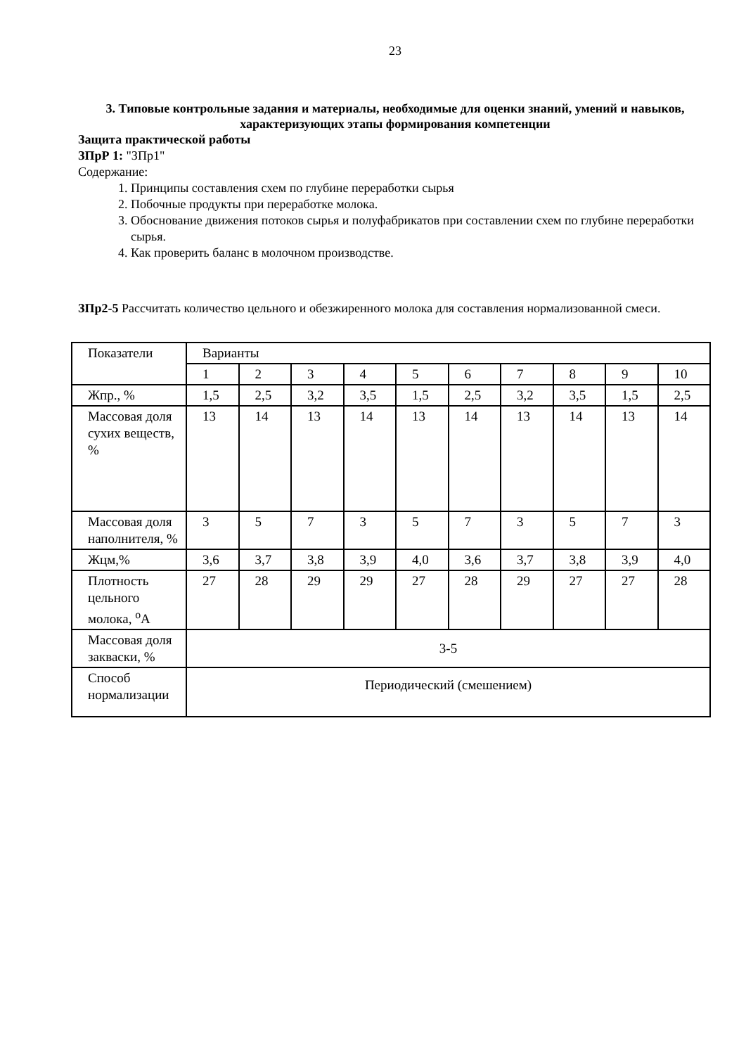23
3. Типовые контрольные задания и материалы, необходимые для оценки знаний, умений и навыков, характеризующих этапы формирования компетенции
Защита практической работы
ЗПрР 1: "ЗПр1"
Содержание:
1. Принципы составления схем по глубине переработки сырья
2. Побочные продукты при переработке молока.
3. Обоснование движения потоков сырья и полуфабрикатов при составлении схем по глубине переработки сырья.
4. Как проверить баланс в молочном производстве.
ЗПр2-5 Рассчитать количество цельного и обезжиренного молока для составления нормализованной смеси.
| Показатели | Варианты | | | | | | | | | |
| | 1 | 2 | 3 | 4 | 5 | 6 | 7 | 8 | 9 | 10 |
| Жпр., % | 1,5 | 2,5 | 3,2 | 3,5 | 1,5 | 2,5 | 3,2 | 3,5 | 1,5 | 2,5 |
| Массовая доля сухих веществ, % | 13 | 14 | 13 | 14 | 13 | 14 | 13 | 14 | 13 | 14 |
| Массовая доля наполнителя, % | 3 | 5 | 7 | 3 | 5 | 7 | 3 | 5 | 7 | 3 |
| Жцм,% | 3,6 | 3,7 | 3,8 | 3,9 | 4,0 | 3,6 | 3,7 | 3,8 | 3,9 | 4,0 |
| Плотность цельного молока, <sup>о</sup>А | 27 | 28 | 29 | 29 | 27 | 28 | 29 | 27 | 27 | 28 |
| Массовая доля закваски, % | 3-5 | | | | | | | | | |
| Способ нормализации | Периодический (смешением) | | | | | | | | | |